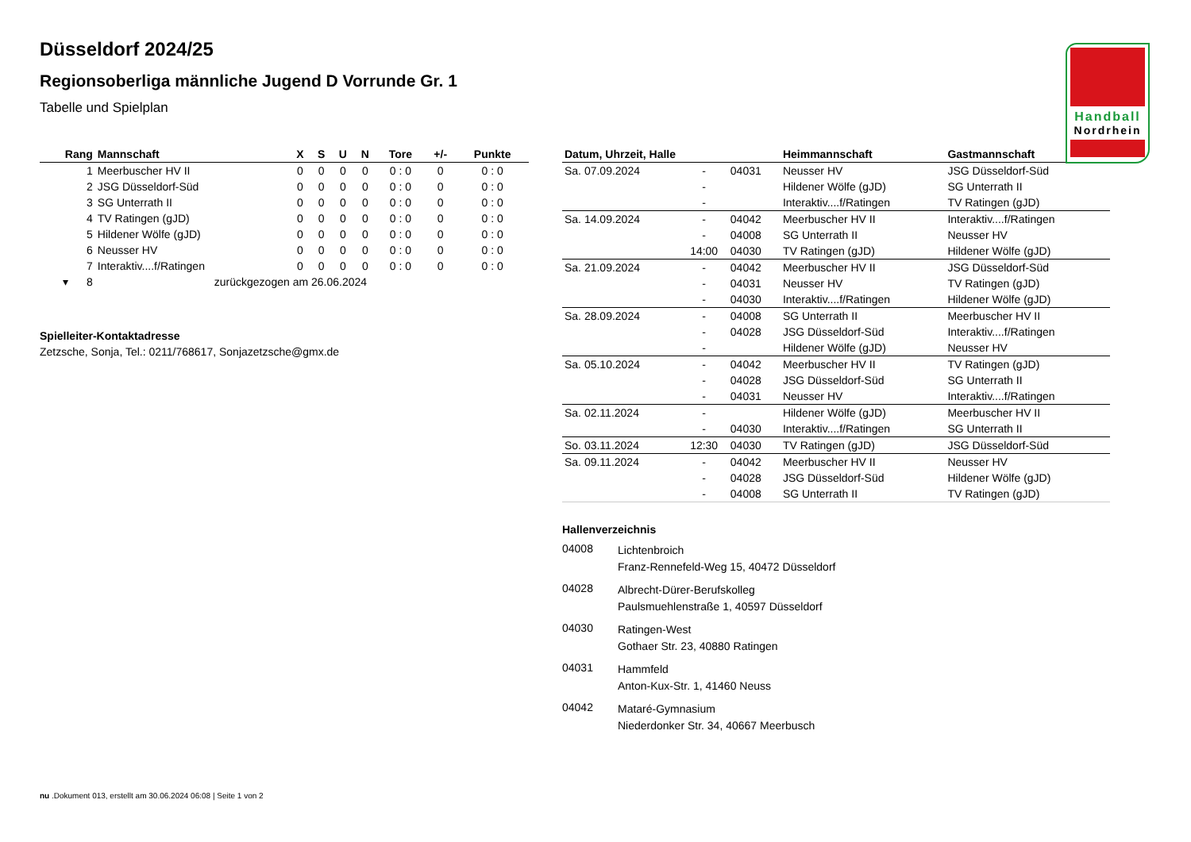Handball
Nordrhein
Düsseldorf 2024/25
Regionsoberliga männliche Jugend D Vorrunde Gr. 1
Tabelle und Spielplan
| Rang | Mannschaft | X | S | U | N | Tore | +/- | Punkte |
| --- | --- | --- | --- | --- | --- | --- | --- | --- |
| 1 | Meerbuscher HV II | 0 | 0 | 0 | 0 | 0 : 0 | 0 | 0 : 0 |
| 2 | JSG Düsseldorf-Süd | 0 | 0 | 0 | 0 | 0 : 0 | 0 | 0 : 0 |
| 3 | SG Unterrath II | 0 | 0 | 0 | 0 | 0 : 0 | 0 | 0 : 0 |
| 4 | TV Ratingen (gJD) | 0 | 0 | 0 | 0 | 0 : 0 | 0 | 0 : 0 |
| 5 | Hildener Wölfe (gJD) | 0 | 0 | 0 | 0 | 0 : 0 | 0 | 0 : 0 |
| 6 | Neusser HV | 0 | 0 | 0 | 0 | 0 : 0 | 0 | 0 : 0 |
| 7 | Interaktiv....f/Ratingen | 0 | 0 | 0 | 0 | 0 : 0 | 0 | 0 : 0 |
| ▾ 8 | zurückgezogen am 26.06.2024 | | | | | | | |
Spielleiter-Kontaktadresse
Zetzsche, Sonja, Tel.: 0211/768617, Sonjazetzsche@gmx.de
| Datum, Uhrzeit, Halle | | | Heimmannschaft | Gastmannschaft |
| --- | --- | --- | --- | --- |
| Sa. 07.09.2024 | - | 04031 | Neusser HV | JSG Düsseldorf-Süd |
| | - | | Hildener Wölfe (gJD) | SG Unterrath II |
| | - | | Interaktiv....f/Ratingen | TV Ratingen (gJD) |
| Sa. 14.09.2024 | - | 04042 | Meerbuscher HV II | Interaktiv....f/Ratingen |
| | - | 04008 | SG Unterrath II | Neusser HV |
| | 14:00 | 04030 | TV Ratingen (gJD) | Hildener Wölfe (gJD) |
| Sa. 21.09.2024 | - | 04042 | Meerbuscher HV II | JSG Düsseldorf-Süd |
| | - | 04031 | Neusser HV | TV Ratingen (gJD) |
| | - | 04030 | Interaktiv....f/Ratingen | Hildener Wölfe (gJD) |
| Sa. 28.09.2024 | - | 04008 | SG Unterrath II | Meerbuscher HV II |
| | - | 04028 | JSG Düsseldorf-Süd | Interaktiv....f/Ratingen |
| | - | | Hildener Wölfe (gJD) | Neusser HV |
| Sa. 05.10.2024 | - | 04042 | Meerbuscher HV II | TV Ratingen (gJD) |
| | - | 04028 | JSG Düsseldorf-Süd | SG Unterrath II |
| | - | 04031 | Neusser HV | Interaktiv....f/Ratingen |
| Sa. 02.11.2024 | - | | Hildener Wölfe (gJD) | Meerbuscher HV II |
| | - | 04030 | Interaktiv....f/Ratingen | SG Unterrath II |
| So. 03.11.2024 | 12:30 | 04030 | TV Ratingen (gJD) | JSG Düsseldorf-Süd |
| Sa. 09.11.2024 | - | 04042 | Meerbuscher HV II | Neusser HV |
| | - | 04028 | JSG Düsseldorf-Süd | Hildener Wölfe (gJD) |
| | - | 04008 | SG Unterrath II | TV Ratingen (gJD) |
Hallenverzeichnis
04008
Lichtenbroich
Franz-Rennefeld-Weg 15, 40472 Düsseldorf
04028
Albrecht-Dürer-Berufskolleg
Paulsmuehlenstraße 1, 40597 Düsseldorf
04030
Ratingen-West
Gothaer Str. 23, 40880 Ratingen
04031
Hammfeld
Anton-Kux-Str. 1, 41460 Neuss
04042
Mataré-Gymnasium
Niederdonker Str. 34, 40667 Meerbusch
nu .Dokument 013, erstellt am 30.06.2024 06:08 | Seite 1 von 2